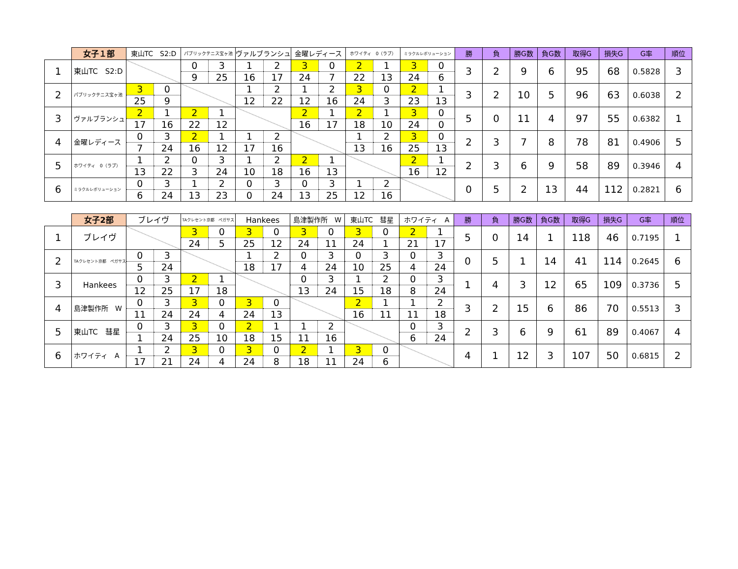| | 女子１部 | 東山TC S2:D | | パブリックテニス宝ヶ池 | | ヴァルブランシュ | | 金曜レディース | | ホワイティ 0（ラブ） | | ミラクルレボリューション | | 勝 | 負 | 勝G数 | 負G数 | 取得G | 損失G | G率 | 順位 |
| --- | --- | --- | --- | --- | --- | --- | --- | --- | --- | --- | --- | --- | --- | --- | --- | --- | --- | --- | --- | --- | --- |
| 1 | 東山TC S2:D | | | 0 | 3 | 1 | 2 | 3 | 0 | 2 | 1 | 3 | 0 | 3 | 2 | 9 | 6 | 95 | 68 | 0.5828 | 3 |
| | | | | 9 | 25 | 16 | 17 | 24 | 7 | 22 | 13 | 24 | 6 | | | | | | | | |
| 2 | パブリックテニス宝ヶ池 | 3 | 0 | | | 1 | 2 | 1 | 2 | 3 | 0 | 2 | 1 | 3 | 2 | 10 | 5 | 96 | 63 | 0.6038 | 2 |
| | | 25 | 9 | | | 12 | 22 | 12 | 16 | 24 | 3 | 23 | 13 | | | | | | | | |
| 3 | ヴァルブランシュ | 2 | 1 | 2 | 1 | | | 2 | 1 | 2 | 1 | 3 | 0 | 5 | 0 | 11 | 4 | 97 | 55 | 0.6382 | 1 |
| | | 17 | 16 | 22 | 12 | | | 16 | 17 | 18 | 10 | 24 | 0 | | | | | | | | |
| 4 | 金曜レディース | 0 | 3 | 2 | 1 | 1 | 2 | | | 1 | 2 | 3 | 0 | 2 | 3 | 7 | 8 | 78 | 81 | 0.4906 | 5 |
| | | 7 | 24 | 16 | 12 | 17 | 16 | | | 13 | 16 | 25 | 13 | | | | | | | | |
| 5 | ホワイティ 0（ラブ） | 1 | 2 | 0 | 3 | 1 | 2 | 2 | 1 | | | 2 | 1 | 2 | 3 | 6 | 9 | 58 | 89 | 0.3946 | 4 |
| | | 13 | 22 | 3 | 24 | 10 | 18 | 16 | 13 | | | 16 | 12 | | | | | | | | |
| 6 | ミラクルレボリューション | 0 | 3 | 1 | 2 | 0 | 3 | 0 | 3 | 1 | 2 | | | 0 | 5 | 2 | 13 | 44 | 112 | 0.2821 | 6 |
| | | 6 | 24 | 13 | 23 | 0 | 24 | 13 | 25 | 12 | 16 | | | | | | | | | | |
| | 女子2部 | ブレイヴ | | TAクレセント京都 ペガサス | | Hankees | | 島津製作所 W | | 東山TC 彗星 | | ホワイティ A | | 勝 | 負 | 勝G数 | 負G数 | 取得G | 損失G | G率 | 順位 |
| --- | --- | --- | --- | --- | --- | --- | --- | --- | --- | --- | --- | --- | --- | --- | --- | --- | --- | --- | --- | --- | --- |
| 1 | ブレイヴ | | | 3 | 0 | 3 | 0 | 3 | 0 | 3 | 0 | 2 | 1 | 5 | 0 | 14 | 1 | 118 | 46 | 0.7195 | 1 |
| | | | | 24 | 5 | 25 | 12 | 24 | 11 | 24 | 1 | 21 | 17 | | | | | | | | |
| 2 | TAクレセント京都 ペガサス | 0 | 3 | | | 1 | 2 | 0 | 3 | 0 | 3 | 0 | 3 | 0 | 5 | 1 | 14 | 41 | 114 | 0.2645 | 6 |
| | | 5 | 24 | | | 18 | 17 | 4 | 24 | 10 | 25 | 4 | 24 | | | | | | | | |
| 3 | Hankees | 0 | 3 | 2 | 1 | | | 0 | 3 | 1 | 2 | 0 | 3 | 1 | 4 | 3 | 12 | 65 | 109 | 0.3736 | 5 |
| | | 12 | 25 | 17 | 18 | | | 13 | 24 | 15 | 18 | 8 | 24 | | | | | | | | |
| 4 | 島津製作所 W | 0 | 3 | 3 | 0 | 3 | 0 | | | 2 | 1 | 1 | 2 | 3 | 2 | 15 | 6 | 86 | 70 | 0.5513 | 3 |
| | | 11 | 24 | 24 | 4 | 24 | 13 | | | 16 | 11 | 11 | 18 | | | | | | | | |
| 5 | 東山TC 彗星 | 0 | 3 | 3 | 0 | 2 | 1 | 1 | 2 | | | 0 | 3 | 2 | 3 | 6 | 9 | 61 | 89 | 0.4067 | 4 |
| | | 1 | 24 | 25 | 10 | 18 | 15 | 11 | 16 | | | 6 | 24 | | | | | | | | |
| 6 | ホワイティ A | 1 | 2 | 3 | 0 | 3 | 0 | 2 | 1 | 3 | 0 | | | 4 | 1 | 12 | 3 | 107 | 50 | 0.6815 | 2 |
| | | 17 | 21 | 24 | 4 | 24 | 8 | 18 | 11 | 24 | 6 | | | | | | | | | | |